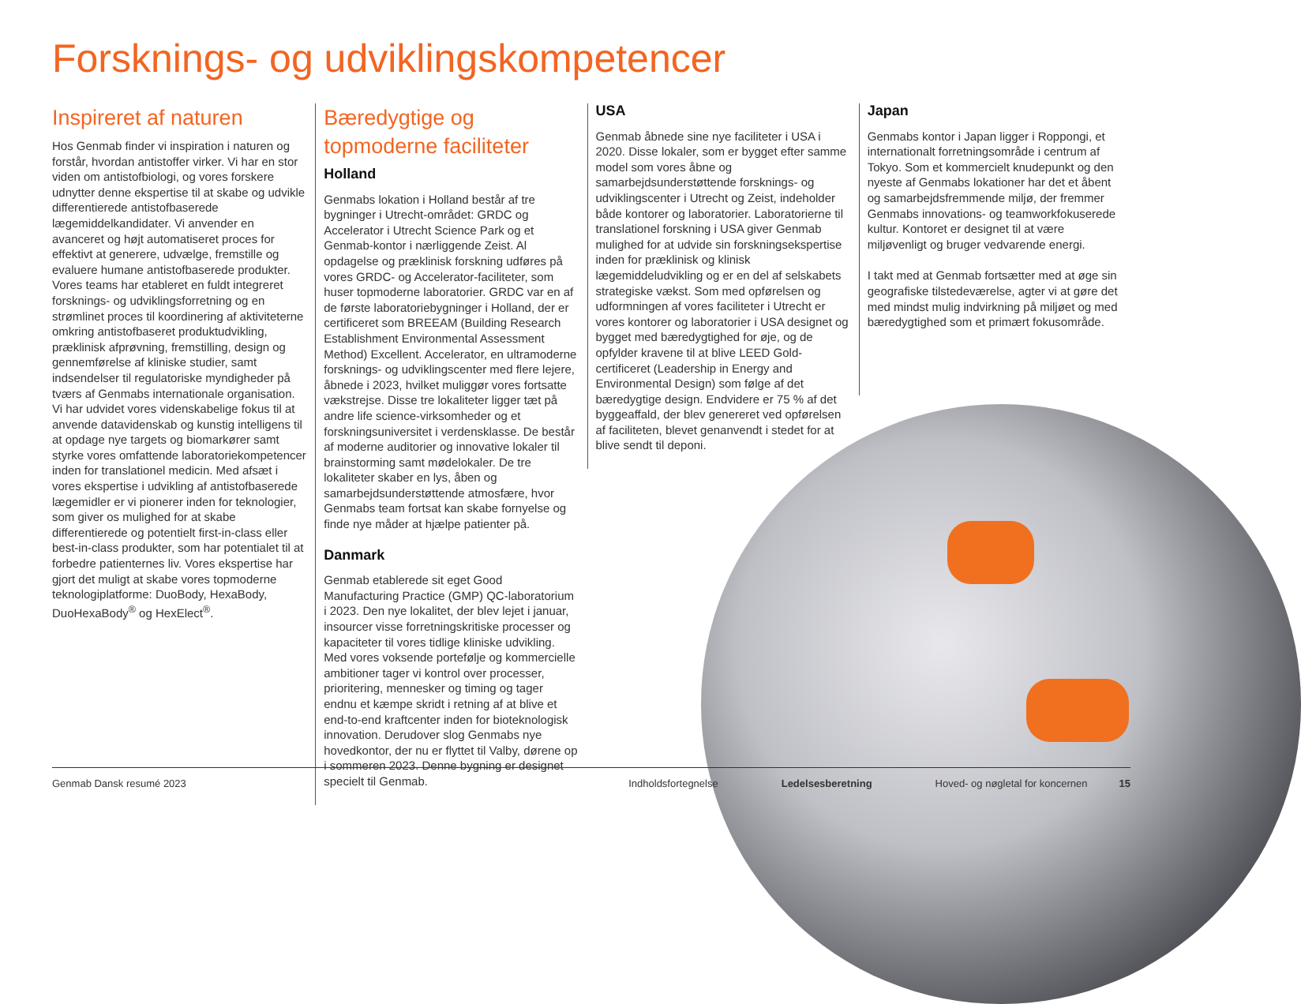Forsknings- og udviklingskompetencer
Inspireret af naturen
Hos Genmab finder vi inspiration i naturen og forstår, hvordan antistoffer virker. Vi har en stor viden om antistofbiologi, og vores forskere udnytter denne ekspertise til at skabe og udvikle differentierede antistofbaserede lægemiddelkandidater. Vi anvender en avanceret og højt automatiseret proces for effektivt at generere, udvælge, fremstille og evaluere humane antistofbaserede produkter. Vores teams har etableret en fuldt integreret forsknings- og udviklingsforretning og en strømlinet proces til koordinering af aktiviteterne omkring antistofbaseret produktudvikling, præklinisk afprøvning, fremstilling, design og gennemførelse af kliniske studier, samt indsendelser til regulatoriske myndigheder på tværs af Genmabs internationale organisation. Vi har udvidet vores videnskabelige fokus til at anvende datavidenskab og kunstig intelligens til at opdage nye targets og biomarkører samt styrke vores omfattende laboratoriekompetencer inden for translationel medicin. Med afsæt i vores ekspertise i udvikling af antistofbaserede lægemidler er vi pionerer inden for teknologier, som giver os mulighed for at skabe differentierede og potentielt first-in-class eller best-in-class produkter, som har potentialet til at forbedre patienternes liv. Vores ekspertise har gjort det muligt at skabe vores topmoderne teknologiplatforme: DuoBody, HexaBody, DuoHexaBody<sup>®</sup> og HexElect<sup>®</sup>.
Bæredygtige og topmoderne faciliteter
Holland
Genmabs lokation i Holland består af tre bygninger i Utrecht-området: GRDC og Accelerator i Utrecht Science Park og et Genmab-kontor i nærliggende Zeist. Al opdagelse og præklinisk forskning udføres på vores GRDC- og Accelerator-faciliteter, som huser topmoderne laboratorier. GRDC var en af de første laboratoriebygninger i Holland, der er certificeret som BREEAM (Building Research Establishment Environmental Assessment Method) Excellent. Accelerator, en ultramoderne forsknings- og udviklingscenter med flere lejere, åbnede i 2023, hvilket muliggør vores fortsatte vækstrejse. Disse tre lokaliteter ligger tæt på andre life science-virksomheder og et forskningsuniversitet i verdensklasse. De består af moderne auditorier og innovative lokaler til brainstorming samt mødelokaler. De tre lokaliteter skaber en lys, åben og samarbejdsunderstøttende atmosfære, hvor Genmabs team fortsat kan skabe fornyelse og finde nye måder at hjælpe patienter på.
Danmark
Genmab etablerede sit eget Good Manufacturing Practice (GMP) QC-laboratorium i 2023. Den nye lokalitet, der blev lejet i januar, insourcer visse forretningskritiske processer og kapaciteter til vores tidlige kliniske udvikling. Med vores voksende portefølje og kommercielle ambitioner tager vi kontrol over processer, prioritering, mennesker og timing og tager endnu et kæmpe skridt i retning af at blive et end-to-end kraftcenter inden for bioteknologisk innovation. Derudover slog Genmabs nye hovedkontor, der nu er flyttet til Valby, dørene op i sommeren 2023. Denne bygning er designet specielt til Genmab.
USA
Genmab åbnede sine nye faciliteter i USA i 2020. Disse lokaler, som er bygget efter samme model som vores åbne og samarbejdsunderstøttende forsknings- og udviklingscenter i Utrecht og Zeist, indeholder både kontorer og laboratorier. Laboratorierne til translationel forskning i USA giver Genmab mulighed for at udvide sin forskningsekspertise inden for præklinisk og klinisk lægemiddeludvikling og er en del af selskabets strategiske vækst. Som med opførelsen og udformningen af vores faciliteter i Utrecht er vores kontorer og laboratorier i USA designet og bygget med bæredygtighed for øje, og de opfylder kravene til at blive LEED Gold-certificeret (Leadership in Energy and Environmental Design) som følge af det bæredygtige design. Endvidere er 75 % af det byggeaffald, der blev genereret ved opførelsen af faciliteten, blevet genanvendt i stedet for at blive sendt til deponi.
Japan
Genmabs kontor i Japan ligger i Roppongi, et internationalt forretningsområde i centrum af Tokyo. Som et kommercielt knudepunkt og den nyeste af Genmabs lokationer har det et åbent og samarbejdsfremmende miljø, der fremmer Genmabs innovations- og teamworkfokuserede kultur. Kontoret er designet til at være miljøvenligt og bruger vedvarende energi.
I takt med at Genmab fortsætter med at øge sin geografiske tilstedeværelse, agter vi at gøre det med mindst mulig indvirkning på miljøet og med bæredygtighed som et primært fokusområde.
Genmab Dansk resumé 2023 Indholdsfortegnelse Ledelsesberetning Hoved- og nøgletal for koncernen 15